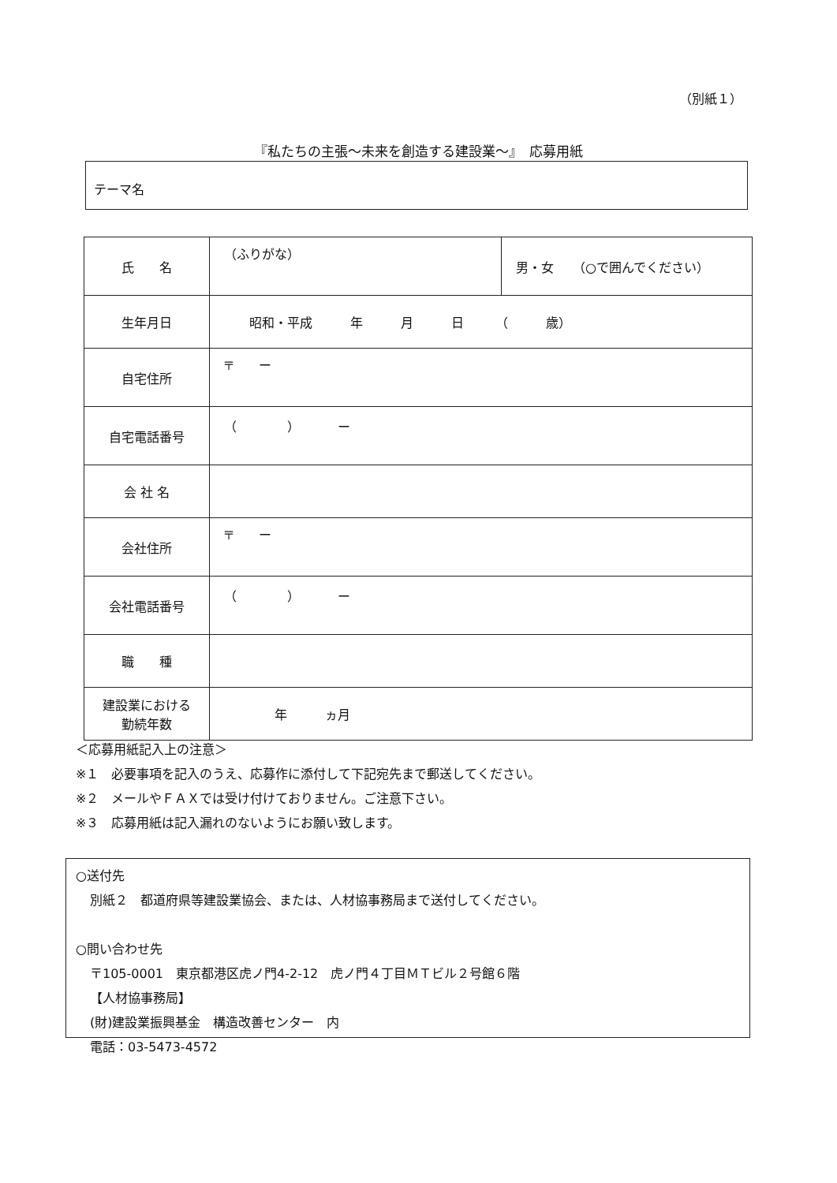（別紙１）
『私たちの主張～未来を創造する建設業～』　応募用紙
テーマ名
| 氏 名 | （ふりがな） | 男・女 （○で囲んでください） |
| 生年月日 | 昭和・平成 年 月 日 （ 歳） | |
| 自宅住所 | 〒 ー | |
| 自宅電話番号 | （ ） ー | |
| 会 社 名 | | |
| 会社住所 | 〒 ー | |
| 会社電話番号 | （ ） ー | |
| 職 種 | | |
| 建設業における 勤続年数 | 年 ヵ月 | |
＜応募用紙記入上の注意＞
※１　必要事項を記入のうえ、応募作に添付して下記宛先まで郵送してください。
※２　メールやＦＡＸでは受け付けておりません。ご注意下さい。
※３　応募用紙は記入漏れのないようにお願い致します。
○送付先
別紙２　都道府県等建設業協会、または、人材協事務局まで送付してください。
○問い合わせ先
〒105-0001　東京都港区虎ノ門4-2-12　虎ノ門４丁目ＭＴビル２号館６階
【人材協事務局】
(財)建設業振興基金　構造改善センター　内
電話：03-5473-4572